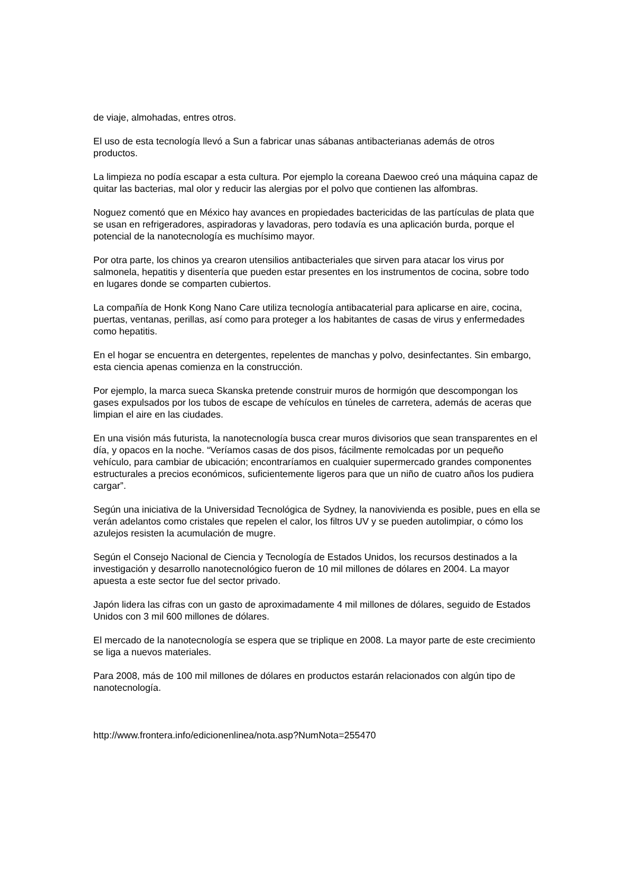de viaje, almohadas, entres otros.
El uso de esta tecnología llevó a Sun a fabricar unas sábanas antibacterianas además de otros productos.
La limpieza no podía escapar a esta cultura. Por ejemplo la coreana Daewoo creó una máquina capaz de quitar las bacterias, mal olor y reducir las alergias por el polvo que contienen las alfombras.
Noguez comentó que en México hay avances en propiedades bactericidas de las partículas de plata que se usan en refrigeradores, aspiradoras y lavadoras, pero todavía es una aplicación burda, porque el potencial de la nanotecnología es muchísimo mayor.
Por otra parte, los chinos ya crearon utensilios antibacteriales que sirven para atacar los virus por salmonela, hepatitis y disentería que pueden estar presentes en los instrumentos de cocina, sobre todo en lugares donde se comparten cubiertos.
La compañía de Honk Kong Nano Care utiliza tecnología antibacaterial para aplicarse en aire, cocina, puertas, ventanas, perillas, así como para proteger a los habitantes de casas de virus y enfermedades como hepatitis.
En el hogar se encuentra en detergentes, repelentes de manchas y polvo, desinfectantes. Sin embargo, esta ciencia apenas comienza en la construcción.
Por ejemplo, la marca sueca Skanska pretende construir muros de hormigón que descompongan los gases expulsados por los tubos de escape de vehículos en túneles de carretera, además de aceras que limpian el aire en las ciudades.
En una visión más futurista, la nanotecnología busca crear muros divisorios que sean transparentes en el día, y opacos en la noche. “Veríamos casas de dos pisos, fácilmente remolcadas por un pequeño vehículo, para cambiar de ubicación; encontraríamos en cualquier supermercado grandes componentes estructurales a precios económicos, suficientemente ligeros para que un niño de cuatro años los pudiera cargar”.
Según una iniciativa de la Universidad Tecnológica de Sydney, la nanovivienda es posible, pues en ella se verán adelantos como cristales que repelen el calor, los filtros UV y se pueden autolimpiar, o cómo los azulejos resisten la acumulación de mugre.
Según el Consejo Nacional de Ciencia y Tecnología de Estados Unidos, los recursos destinados a la investigación y desarrollo nanotecnológico fueron de 10 mil millones de dólares en 2004. La mayor apuesta a este sector fue del sector privado.
Japón lidera las cifras con un gasto de aproximadamente 4 mil millones de dólares, seguido de Estados Unidos con 3 mil 600 millones de dólares.
El mercado de la nanotecnología se espera que se triplique en 2008. La mayor parte de este crecimiento se liga a nuevos materiales.
Para 2008, más de 100 mil millones de dólares en productos estarán relacionados con algún tipo de nanotecnología.
http://www.frontera.info/edicionenlinea/nota.asp?NumNota=255470